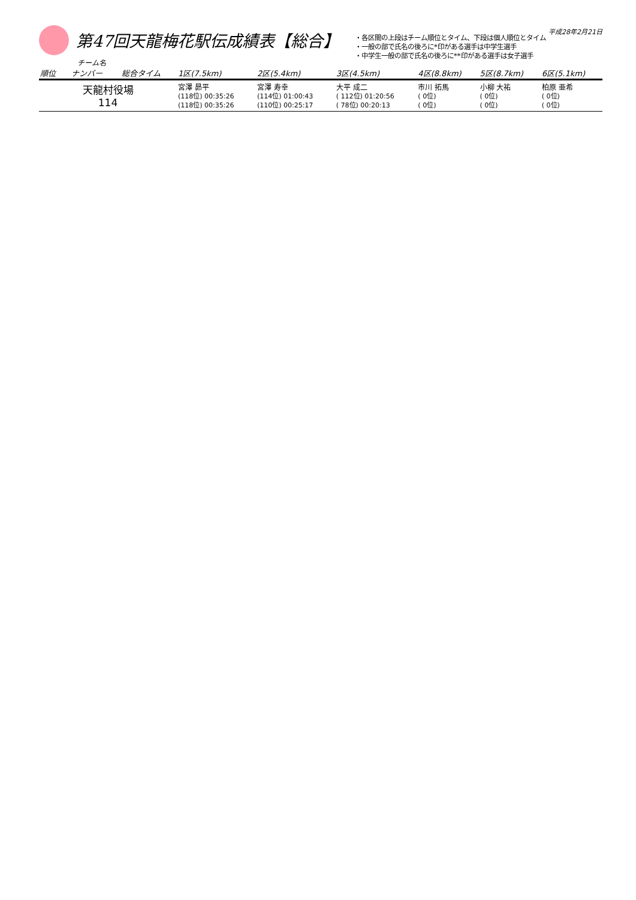平成28年2月21日
第47回天龍梅花駅伝成績表【総合】
・各区間の上段はチーム順位とタイム、下段は個人順位とタイム
・一般の部で氏名の後ろに*印がある選手は中学生選手
・中学生一般の部で氏名の後ろに**印がある選手は女子選手
チーム名
| 順位 | ナンバー | 総合タイム | 1区(7.5km) | 2区(5.4km) | 3区(4.5km) | 4区(8.8km) | 5区(8.7km) | 6区(5.1km) |
| --- | --- | --- | --- | --- | --- | --- | --- | --- |
| 天龍村役場 114 | | | 宮澤 昴平 (118位) 00:35:26 (118位) 00:35:26 | 宮澤 寿幸 (114位) 01:00:43 (110位) 00:25:17 | 大平 成二 ( 112位) 01:20:56 ( 78位) 00:20:13 | 市川 拓馬 ( 0位) ( 0位) | 小柳 大祐 ( 0位) ( 0位) | 柏原 亜希 ( 0位) ( 0位) |